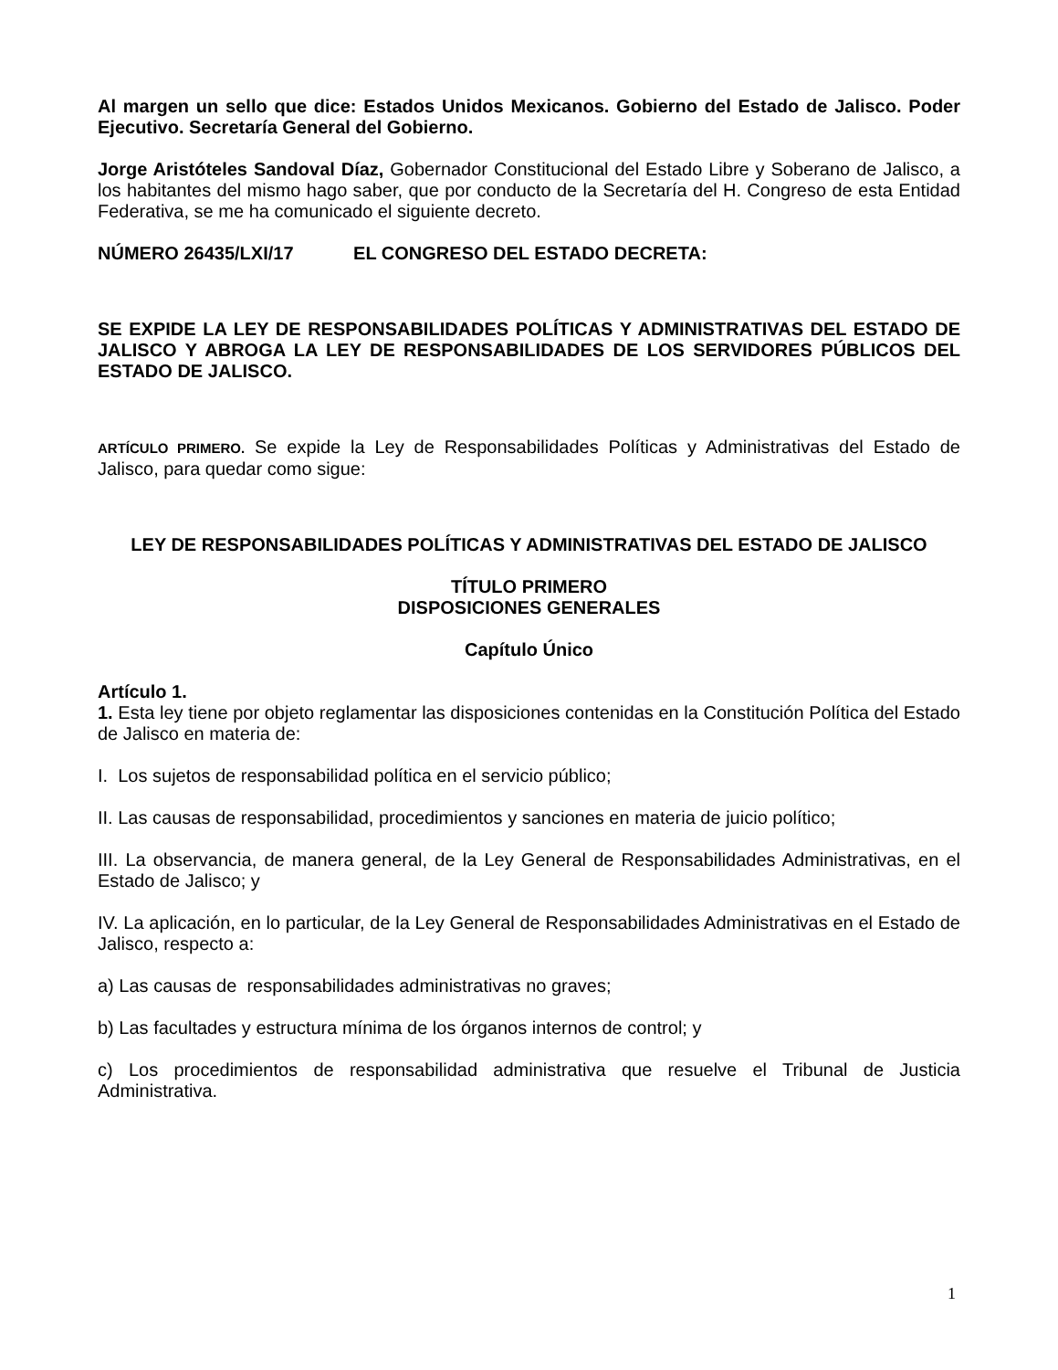Al margen un sello que dice: Estados Unidos Mexicanos. Gobierno del Estado de Jalisco. Poder Ejecutivo. Secretaría General del Gobierno.
Jorge Aristóteles Sandoval Díaz, Gobernador Constitucional del Estado Libre y Soberano de Jalisco, a los habitantes del mismo hago saber, que por conducto de la Secretaría del H. Congreso de esta Entidad Federativa, se me ha comunicado el siguiente decreto.
NÚMERO 26435/LXI/17 EL CONGRESO DEL ESTADO DECRETA:
SE EXPIDE LA LEY DE RESPONSABILIDADES POLÍTICAS Y ADMINISTRATIVAS DEL ESTADO DE JALISCO Y ABROGA LA LEY DE RESPONSABILIDADES DE LOS SERVIDORES PÚBLICOS DEL ESTADO DE JALISCO.
ARTÍCULO PRIMERO. Se expide la Ley de Responsabilidades Políticas y Administrativas del Estado de Jalisco, para quedar como sigue:
LEY DE RESPONSABILIDADES POLÍTICAS Y ADMINISTRATIVAS DEL ESTADO DE JALISCO
TÍTULO PRIMERO
DISPOSICIONES GENERALES
Capítulo Único
Artículo 1.
1. Esta ley tiene por objeto reglamentar las disposiciones contenidas en la Constitución Política del Estado de Jalisco en materia de:
I. Los sujetos de responsabilidad política en el servicio público;
II. Las causas de responsabilidad, procedimientos y sanciones en materia de juicio político;
III. La observancia, de manera general, de la Ley General de Responsabilidades Administrativas, en el Estado de Jalisco; y
IV. La aplicación, en lo particular, de la Ley General de Responsabilidades Administrativas en el Estado de Jalisco, respecto a:
a) Las causas de responsabilidades administrativas no graves;
b) Las facultades y estructura mínima de los órganos internos de control; y
c) Los procedimientos de responsabilidad administrativa que resuelve el Tribunal de Justicia Administrativa.
1